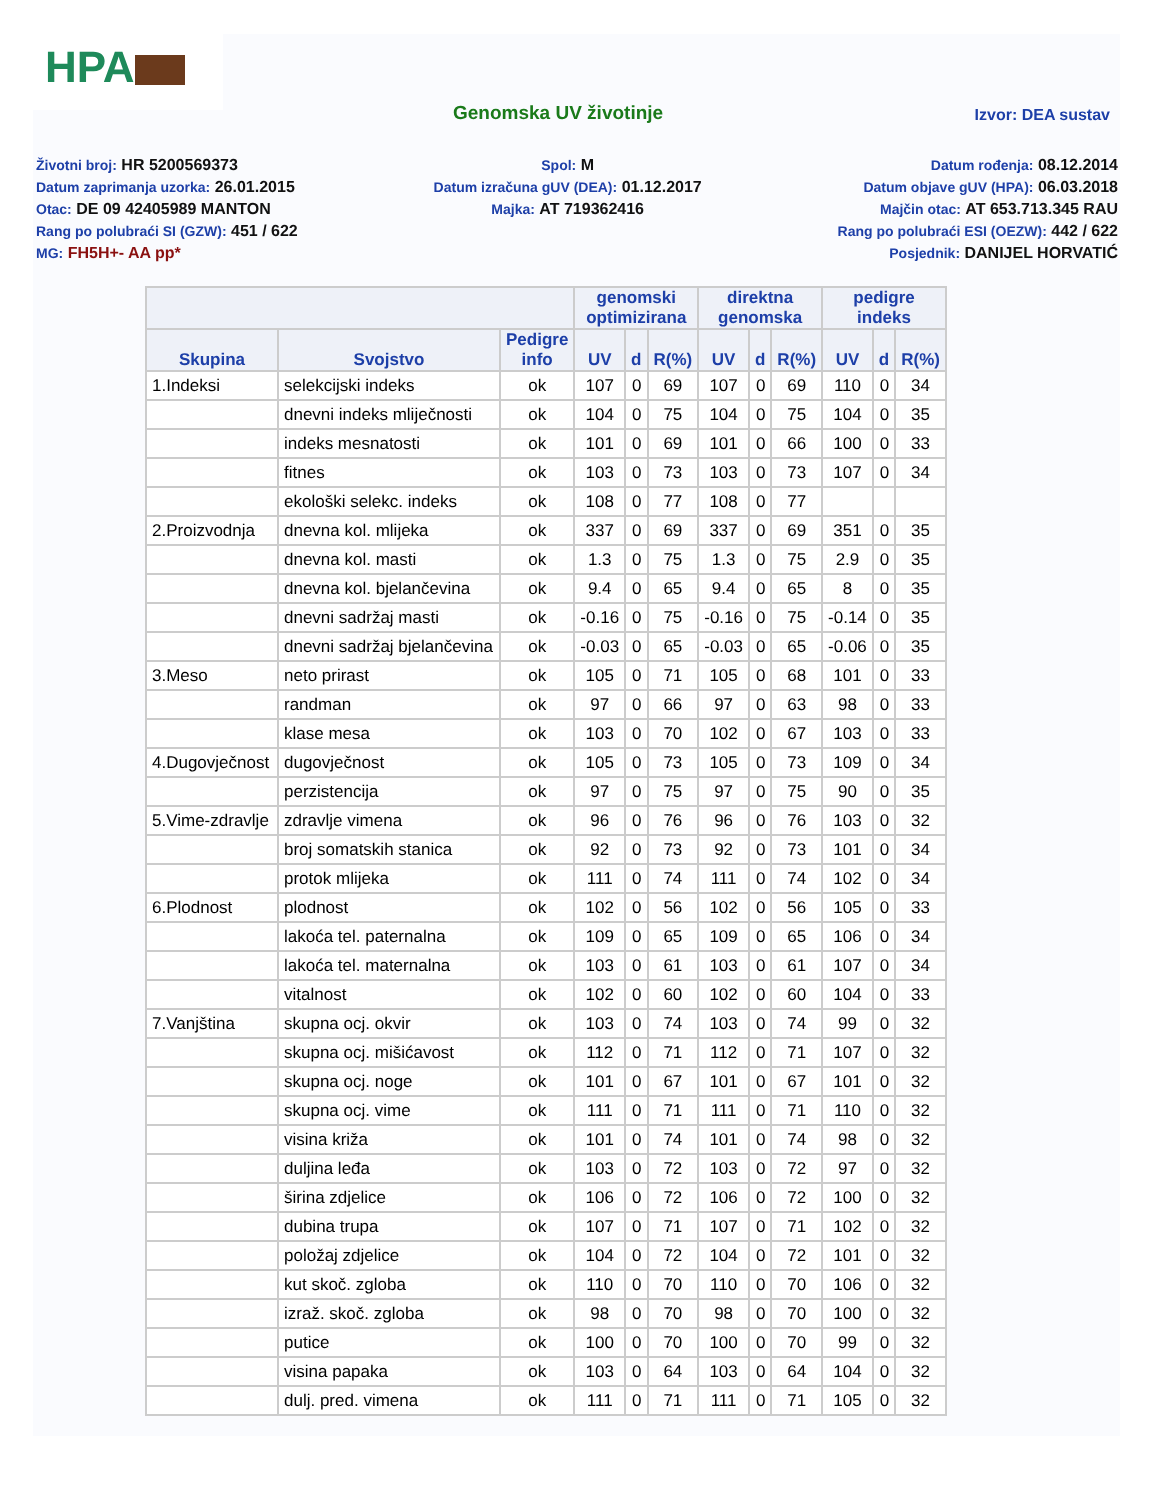HPA
Genomska UV životinje
Izvor: DEA sustav
Životni broj: HR 5200569373
Datum zaprimanja uzorka: 26.01.2015
Otac: DE 09 42405989 MANTON
Rang po polubraći SI (GZW): 451 / 622
MG: FH5H+- AA pp*
Spol: M
Datum izračuna gUV (DEA): 01.12.2017
Majka: AT 719362416
Datum rođenja: 08.12.2014
Datum objave gUV (HPA): 06.03.2018
Majčin otac: AT 653.713.345 RAU
Rang po polubraći ESI (OEZW): 442 / 622
Posjednik: DANIJEL HORVATIĆ
| | | | genomski optimizirana | | | direktna genomska | | | pedigre indeks | | |
| --- | --- | --- | --- | --- | --- | --- | --- | --- | --- | --- | --- |
| Skupina | Svojstvo | Pedigre info | UV | d | R(%) | UV | d | R(%) | UV | d | R(%) |
| 1.Indeksi | selekcijski indeks | ok | 107 | 0 | 69 | 107 | 0 | 69 | 110 | 0 | 34 |
| | dnevni indeks mliječnosti | ok | 104 | 0 | 75 | 104 | 0 | 75 | 104 | 0 | 35 |
| | indeks mesnatosti | ok | 101 | 0 | 69 | 101 | 0 | 66 | 100 | 0 | 33 |
| | fitnes | ok | 103 | 0 | 73 | 103 | 0 | 73 | 107 | 0 | 34 |
| | ekološki selekc. indeks | ok | 108 | 0 | 77 | 108 | 0 | 77 | | | |
| 2.Proizvodnja | dnevna kol. mlijeka | ok | 337 | 0 | 69 | 337 | 0 | 69 | 351 | 0 | 35 |
| | dnevna kol. masti | ok | 1.3 | 0 | 75 | 1.3 | 0 | 75 | 2.9 | 0 | 35 |
| | dnevna kol. bjelančevina | ok | 9.4 | 0 | 65 | 9.4 | 0 | 65 | 8 | 0 | 35 |
| | dnevni sadržaj masti | ok | -0.16 | 0 | 75 | -0.16 | 0 | 75 | -0.14 | 0 | 35 |
| | dnevni sadržaj bjelančevina | ok | -0.03 | 0 | 65 | -0.03 | 0 | 65 | -0.06 | 0 | 35 |
| 3.Meso | neto prirast | ok | 105 | 0 | 71 | 105 | 0 | 68 | 101 | 0 | 33 |
| | randman | ok | 97 | 0 | 66 | 97 | 0 | 63 | 98 | 0 | 33 |
| | klase mesa | ok | 103 | 0 | 70 | 102 | 0 | 67 | 103 | 0 | 33 |
| 4.Dugovječnost | dugovječnost | ok | 105 | 0 | 73 | 105 | 0 | 73 | 109 | 0 | 34 |
| | perzistencija | ok | 97 | 0 | 75 | 97 | 0 | 75 | 90 | 0 | 35 |
| 5.Vime-zdravlje | zdravlje vimena | ok | 96 | 0 | 76 | 96 | 0 | 76 | 103 | 0 | 32 |
| | broj somatskih stanica | ok | 92 | 0 | 73 | 92 | 0 | 73 | 101 | 0 | 34 |
| | protok mlijeka | ok | 111 | 0 | 74 | 111 | 0 | 74 | 102 | 0 | 34 |
| 6.Plodnost | plodnost | ok | 102 | 0 | 56 | 102 | 0 | 56 | 105 | 0 | 33 |
| | lakoća tel. paternalna | ok | 109 | 0 | 65 | 109 | 0 | 65 | 106 | 0 | 34 |
| | lakoća tel. maternalna | ok | 103 | 0 | 61 | 103 | 0 | 61 | 107 | 0 | 34 |
| | vitalnost | ok | 102 | 0 | 60 | 102 | 0 | 60 | 104 | 0 | 33 |
| 7.Vanjština | skupna ocj. okvir | ok | 103 | 0 | 74 | 103 | 0 | 74 | 99 | 0 | 32 |
| | skupna ocj. mišićavost | ok | 112 | 0 | 71 | 112 | 0 | 71 | 107 | 0 | 32 |
| | skupna ocj. noge | ok | 101 | 0 | 67 | 101 | 0 | 67 | 101 | 0 | 32 |
| | skupna ocj. vime | ok | 111 | 0 | 71 | 111 | 0 | 71 | 110 | 0 | 32 |
| | visina križa | ok | 101 | 0 | 74 | 101 | 0 | 74 | 98 | 0 | 32 |
| | duljina leđa | ok | 103 | 0 | 72 | 103 | 0 | 72 | 97 | 0 | 32 |
| | širina zdjelice | ok | 106 | 0 | 72 | 106 | 0 | 72 | 100 | 0 | 32 |
| | dubina trupa | ok | 107 | 0 | 71 | 107 | 0 | 71 | 102 | 0 | 32 |
| | položaj zdjelice | ok | 104 | 0 | 72 | 104 | 0 | 72 | 101 | 0 | 32 |
| | kut skoč. zgloba | ok | 110 | 0 | 70 | 110 | 0 | 70 | 106 | 0 | 32 |
| | izraž. skoč. zgloba | ok | 98 | 0 | 70 | 98 | 0 | 70 | 100 | 0 | 32 |
| | putice | ok | 100 | 0 | 70 | 100 | 0 | 70 | 99 | 0 | 32 |
| | visina papaka | ok | 103 | 0 | 64 | 103 | 0 | 64 | 104 | 0 | 32 |
| | dulj. pred. vimena | ok | 111 | 0 | 71 | 111 | 0 | 71 | 105 | 0 | 32 |